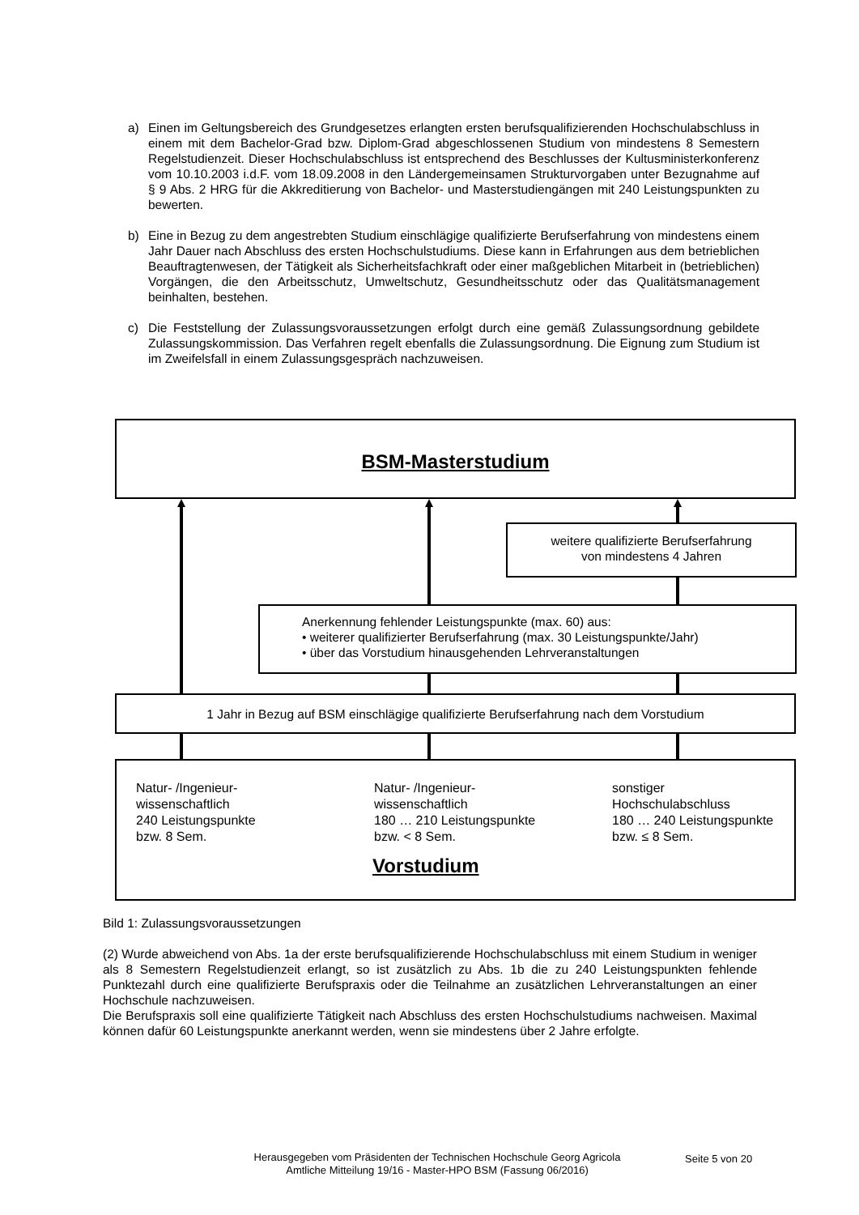a) Einen im Geltungsbereich des Grundgesetzes erlangten ersten berufsqualifizierenden Hochschulabschluss in einem mit dem Bachelor-Grad bzw. Diplom-Grad abgeschlossenen Studium von mindestens 8 Semestern Regelstudienzeit. Dieser Hochschulabschluss ist entsprechend des Beschlusses der Kultusministerkonferenz vom 10.10.2003 i.d.F. vom 18.09.2008 in den Ländergemeinsamen Strukturvorgaben unter Bezugnahme auf § 9 Abs. 2 HRG für die Akkreditierung von Bachelor- und Masterstudiengängen mit 240 Leistungspunkten zu bewerten.
b) Eine in Bezug zu dem angestrebten Studium einschlägige qualifizierte Berufserfahrung von mindestens einem Jahr Dauer nach Abschluss des ersten Hochschulstudiums. Diese kann in Erfahrungen aus dem betrieblichen Beauftragtenwesen, der Tätigkeit als Sicherheitsfachkraft oder einer maßgeblichen Mitarbeit in (betrieblichen) Vorgängen, die den Arbeitsschutz, Umweltschutz, Gesundheitsschutz oder das Qualitätsmanagement beinhalten, bestehen.
c) Die Feststellung der Zulassungsvoraussetzungen erfolgt durch eine gemäß Zulassungsordnung gebildete Zulassungskommission. Das Verfahren regelt ebenfalls die Zulassungsordnung. Die Eignung zum Studium ist im Zweifelsfall in einem Zulassungsgespräch nachzuweisen.
BSM-Masterstudium
weitere qualifizierte Berufserfahrung
von mindestens 4 Jahren
Anerkennung fehlender Leistungspunkte (max. 60) aus:
• weiterer qualifizierter Berufserfahrung (max. 30 Leistungspunkte/Jahr)
• über das Vorstudium hinausgehenden Lehrveranstaltungen
1 Jahr in Bezug auf BSM einschlägige qualifizierte Berufserfahrung nach dem Vorstudium
Natur- /Ingenieur-
wissenschaftlich
240 Leistungspunkte
bzw. 8 Sem.
Natur- /Ingenieur-
wissenschaftlich
180 … 210 Leistungspunkte
bzw. < 8 Sem.
sonstiger
Hochschulabschluss
180 … 240 Leistungspunkte
bzw. ≤ 8 Sem.
Vorstudium
Bild 1: Zulassungsvoraussetzungen
(2) Wurde abweichend von Abs. 1a der erste berufsqualifizierende Hochschulabschluss mit einem Studium in weniger als 8 Semestern Regelstudienzeit erlangt, so ist zusätzlich zu Abs. 1b die zu 240 Leistungspunkten fehlende Punktezahl durch eine qualifizierte Berufspraxis oder die Teilnahme an zusätzlichen Lehrveranstaltungen an einer Hochschule nachzuweisen.
Die Berufspraxis soll eine qualifizierte Tätigkeit nach Abschluss des ersten Hochschulstudiums nachweisen. Maximal können dafür 60 Leistungspunkte anerkannt werden, wenn sie mindestens über 2 Jahre erfolgte.
Herausgegeben vom Präsidenten der Technischen Hochschule Georg Agricola
Amtliche Mitteilung 19/16 - Master-HPO BSM (Fassung 06/2016)
Seite 5 von 20